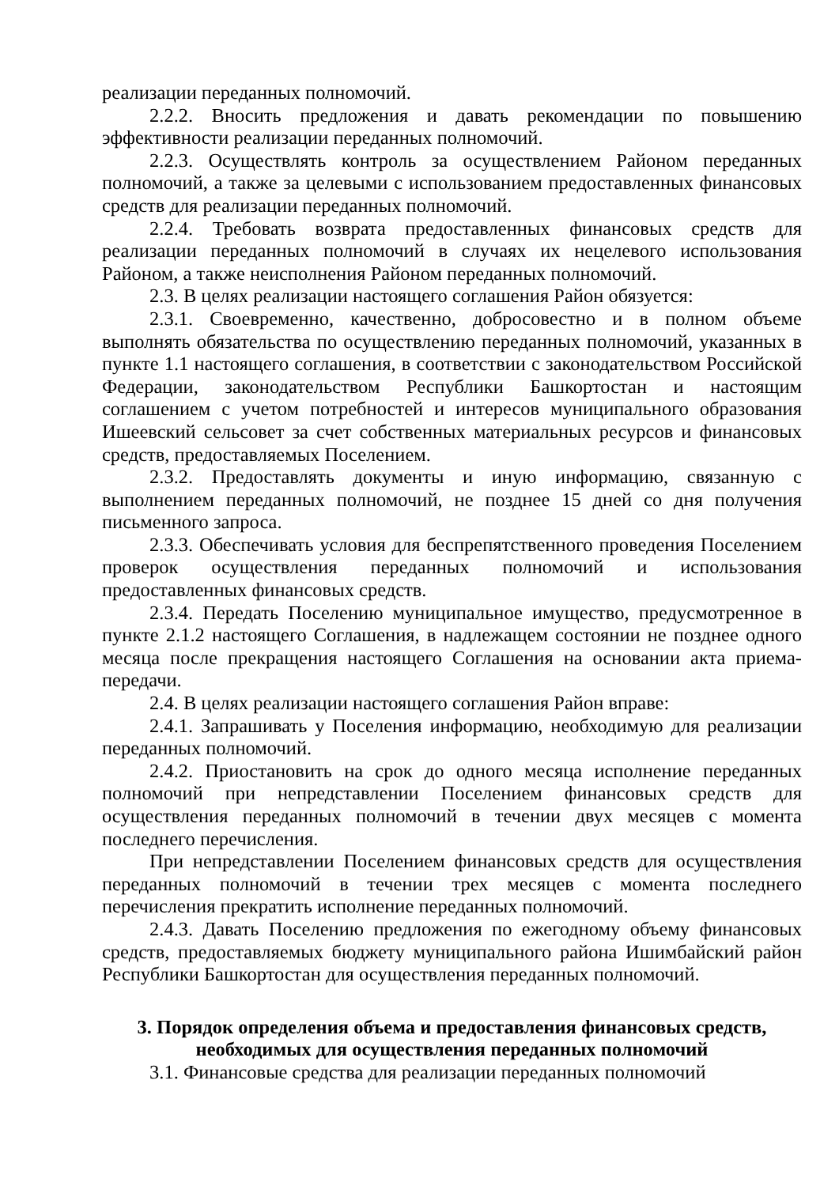реализации переданных полномочий.
2.2.2. Вносить предложения и давать рекомендации по повышению эффективности реализации переданных полномочий.
2.2.3. Осуществлять контроль за осуществлением Районом переданных полномочий, а также за целевыми с использованием предоставленных финансовых средств для реализации переданных полномочий.
2.2.4. Требовать возврата предоставленных финансовых средств для реализации переданных полномочий в случаях их нецелевого использования Районом, а также неисполнения Районом переданных полномочий.
2.3. В целях реализации настоящего соглашения Район обязуется:
2.3.1. Своевременно, качественно, добросовестно и в полном объеме выполнять обязательства по осуществлению переданных полномочий, указанных в пункте 1.1 настоящего соглашения, в соответствии с законодательством Российской Федерации, законодательством Республики Башкортостан и настоящим соглашением с учетом потребностей и интересов муниципального образования Ишеевский сельсовет за счет собственных материальных ресурсов и финансовых средств, предоставляемых Поселением.
2.3.2. Предоставлять документы и иную информацию, связанную с выполнением переданных полномочий, не позднее 15 дней со дня получения письменного запроса.
2.3.3. Обеспечивать условия для беспрепятственного проведения Поселением проверок осуществления переданных полномочий и использования предоставленных финансовых средств.
2.3.4. Передать Поселению муниципальное имущество, предусмотренное в пункте 2.1.2 настоящего Соглашения, в надлежащем состоянии не позднее одного месяца после прекращения настоящего Соглашения на основании акта приема-передачи.
2.4. В целях реализации настоящего соглашения Район вправе:
2.4.1. Запрашивать у Поселения информацию, необходимую для реализации переданных полномочий.
2.4.2. Приостановить на срок до одного месяца исполнение переданных полномочий при непредставлении Поселением финансовых средств для осуществления переданных полномочий в течении двух месяцев с момента последнего перечисления.
При непредставлении Поселением финансовых средств для осуществления переданных полномочий в течении трех месяцев с момента последнего перечисления прекратить исполнение переданных полномочий.
2.4.3. Давать Поселению предложения по ежегодному объему финансовых средств, предоставляемых бюджету муниципального района Ишимбайский район Республики Башкортостан для осуществления переданных полномочий.
3. Порядок определения объема и предоставления финансовых средств, необходимых для осуществления переданных полномочий
3.1. Финансовые средства для реализации переданных полномочий